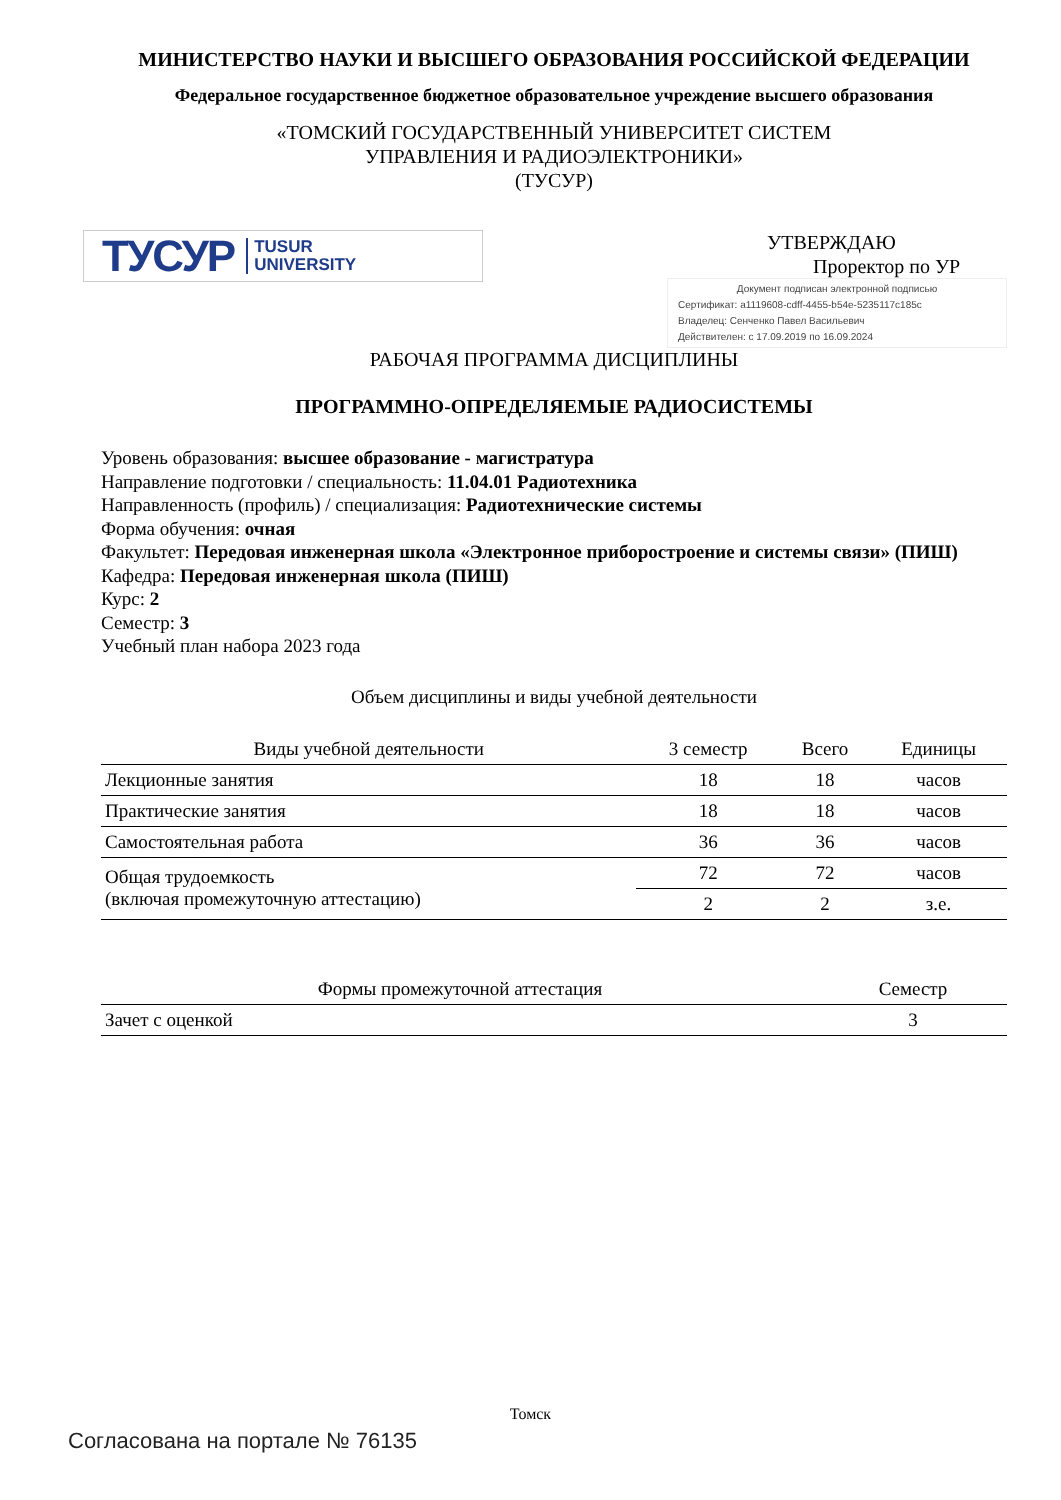МИНИСТЕРСТВО НАУКИ И ВЫСШЕГО ОБРАЗОВАНИЯ РОССИЙСКОЙ ФЕДЕРАЦИИ
Федеральное государственное бюджетное образовательное учреждение высшего образования
«ТОМСКИЙ ГОСУДАРСТВЕННЫЙ УНИВЕРСИТЕТ СИСТЕМ
УПРАВЛЕНИЯ И РАДИОЭЛЕКТРОНИКИ»
(ТУСУР)
ТУСУР TUSUR
UNIVERSITY
УТВЕРЖДАЮ
Проректор по УР
Документ подписан электронной подписью
Сертификат: a1119608-cdff-4455-b54e-5235117c185c
Владелец: Сенченко Павел Васильевич
Действителен: с 17.09.2019 по 16.09.2024
РАБОЧАЯ ПРОГРАММА ДИСЦИПЛИНЫ
ПРОГРАММНО-ОПРЕДЕЛЯЕМЫЕ РАДИОСИСТЕМЫ
Уровень образования: высшее образование - магистратура
Направление подготовки / специальность: 11.04.01 Радиотехника
Направленность (профиль) / специализация: Радиотехнические системы
Форма обучения: очная
Факультет: Передовая инженерная школа «Электронное приборостроение и системы связи» (ПИШ)
Кафедра: Передовая инженерная школа (ПИШ)
Курс: 2
Семестр: 3
Учебный план набора 2023 года
Объем дисциплины и виды учебной деятельности
| Виды учебной деятельности | 3 семестр | Всего | Единицы |
| --- | --- | --- | --- |
| Лекционные занятия | 18 | 18 | часов |
| Практические занятия | 18 | 18 | часов |
| Самостоятельная работа | 36 | 36 | часов |
| Общая трудоемкость (включая промежуточную аттестацию) | 72 | 72 | часов |
| | 2 | 2 | з.е. |
| Формы промежуточной аттестация | Семестр |
| --- | --- |
| Зачет с оценкой | 3 |
Томск
Согласована на портале № 76135